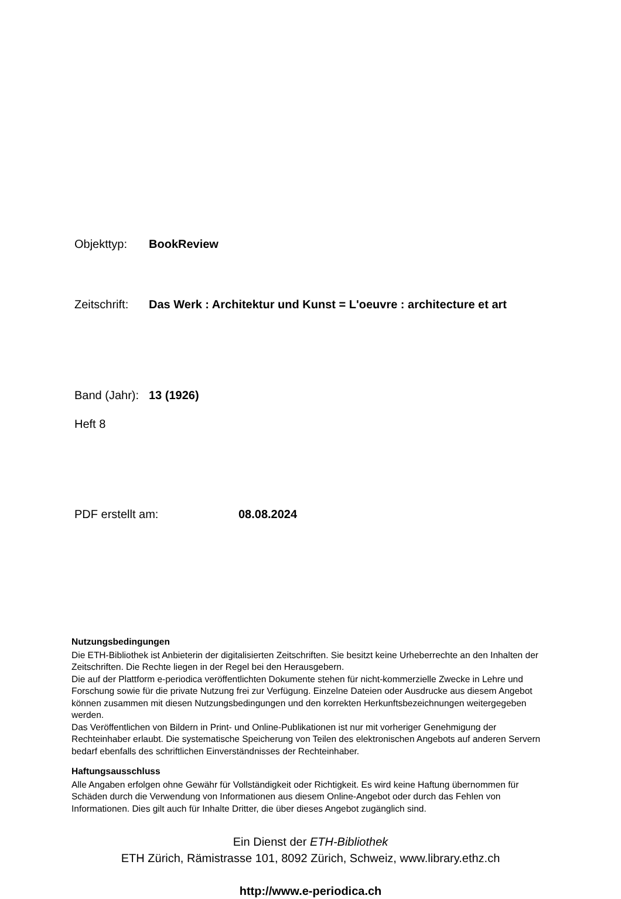Objekttyp: BookReview
Zeitschrift: Das Werk : Architektur und Kunst = L'oeuvre : architecture et art
Band (Jahr): 13 (1926)
Heft 8
PDF erstellt am: 08.08.2024
Nutzungsbedingungen
Die ETH-Bibliothek ist Anbieterin der digitalisierten Zeitschriften. Sie besitzt keine Urheberrechte an den Inhalten der Zeitschriften. Die Rechte liegen in der Regel bei den Herausgebern.
Die auf der Plattform e-periodica veröffentlichten Dokumente stehen für nicht-kommerzielle Zwecke in Lehre und Forschung sowie für die private Nutzung frei zur Verfügung. Einzelne Dateien oder Ausdrucke aus diesem Angebot können zusammen mit diesen Nutzungsbedingungen und den korrekten Herkunftsbezeichnungen weitergegeben werden.
Das Veröffentlichen von Bildern in Print- und Online-Publikationen ist nur mit vorheriger Genehmigung der Rechteinhaber erlaubt. Die systematische Speicherung von Teilen des elektronischen Angebots auf anderen Servern bedarf ebenfalls des schriftlichen Einverständnisses der Rechteinhaber.
Haftungsausschluss
Alle Angaben erfolgen ohne Gewähr für Vollständigkeit oder Richtigkeit. Es wird keine Haftung übernommen für Schäden durch die Verwendung von Informationen aus diesem Online-Angebot oder durch das Fehlen von Informationen. Dies gilt auch für Inhalte Dritter, die über dieses Angebot zugänglich sind.
Ein Dienst der ETH-Bibliothek
ETH Zürich, Rämistrasse 101, 8092 Zürich, Schweiz, www.library.ethz.ch
http://www.e-periodica.ch